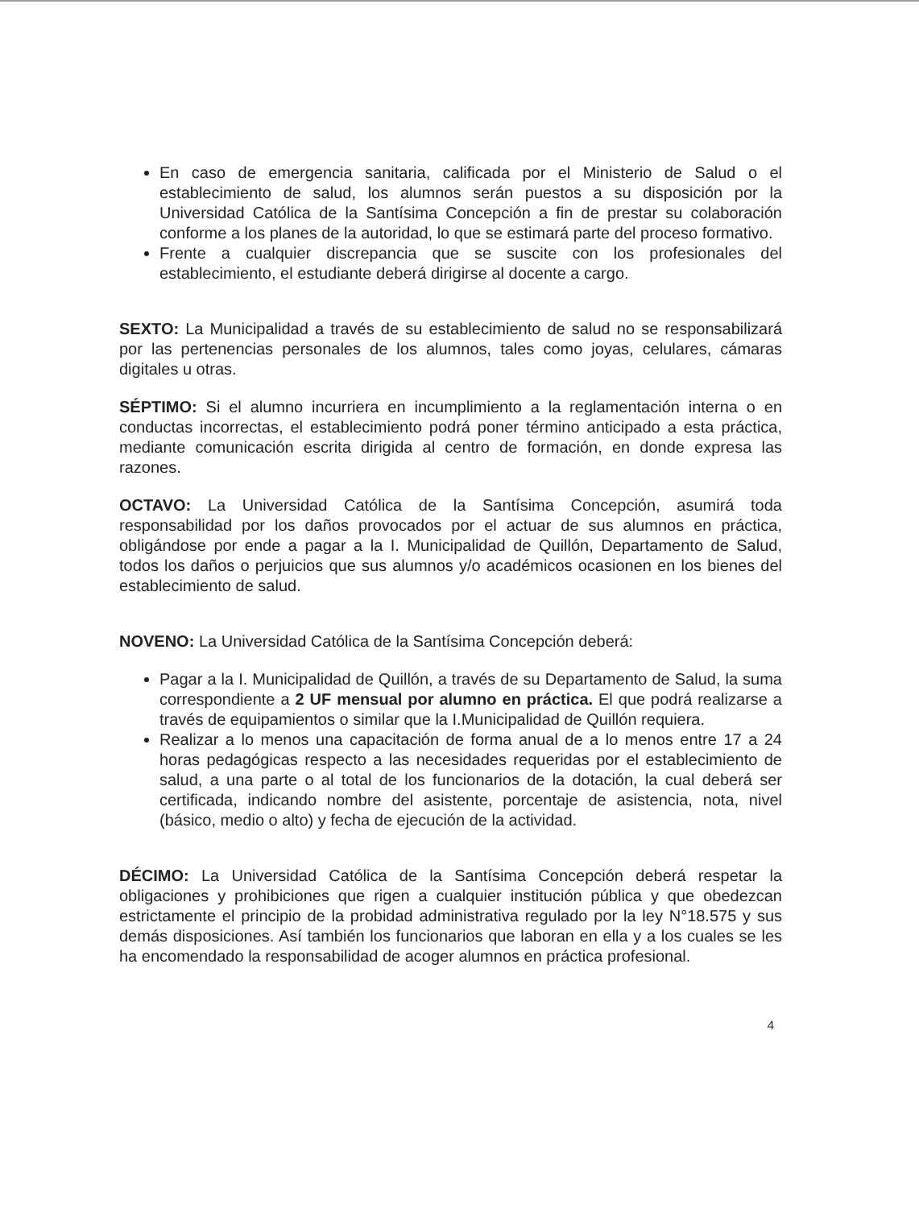En caso de emergencia sanitaria, calificada por el Ministerio de Salud o el establecimiento de salud, los alumnos serán puestos a su disposición por la Universidad Católica de la Santísima Concepción a fin de prestar su colaboración conforme a los planes de la autoridad, lo que se estimará parte del proceso formativo.
Frente a cualquier discrepancia que se suscite con los profesionales del establecimiento, el estudiante deberá dirigirse al docente a cargo.
SEXTO: La Municipalidad a través de su establecimiento de salud no se responsabilizará por las pertenencias personales de los alumnos, tales como joyas, celulares, cámaras digitales u otras.
SÉPTIMO: Si el alumno incurriera en incumplimiento a la reglamentación interna o en conductas incorrectas, el establecimiento podrá poner término anticipado a esta práctica, mediante comunicación escrita dirigida al centro de formación, en donde expresa las razones.
OCTAVO: La Universidad Católica de la Santísima Concepción, asumirá toda responsabilidad por los daños provocados por el actuar de sus alumnos en práctica, obligándose por ende a pagar a la I. Municipalidad de Quillón, Departamento de Salud, todos los daños o perjuicios que sus alumnos y/o académicos ocasionen en los bienes del establecimiento de salud.
NOVENO: La Universidad Católica de la Santísima Concepción deberá:
Pagar a la I. Municipalidad de Quillón, a través de su Departamento de Salud, la suma correspondiente a 2 UF mensual por alumno en práctica. El que podrá realizarse a través de equipamientos o similar que la I.Municipalidad de Quillón requiera.
Realizar a lo menos una capacitación de forma anual de a lo menos entre 17 a 24 horas pedagógicas respecto a las necesidades requeridas por el establecimiento de salud, a una parte o al total de los funcionarios de la dotación, la cual deberá ser certificada, indicando nombre del asistente, porcentaje de asistencia, nota, nivel (básico, medio o alto) y fecha de ejecución de la actividad.
DÉCIMO: La Universidad Católica de la Santísima Concepción deberá respetar la obligaciones y prohibiciones que rigen a cualquier institución pública y que obedezcan estrictamente el principio de la probidad administrativa regulado por la ley N°18.575 y sus demás disposiciones. Así también los funcionarios que laboran en ella y a los cuales se les ha encomendado la responsabilidad de acoger alumnos en práctica profesional.
4